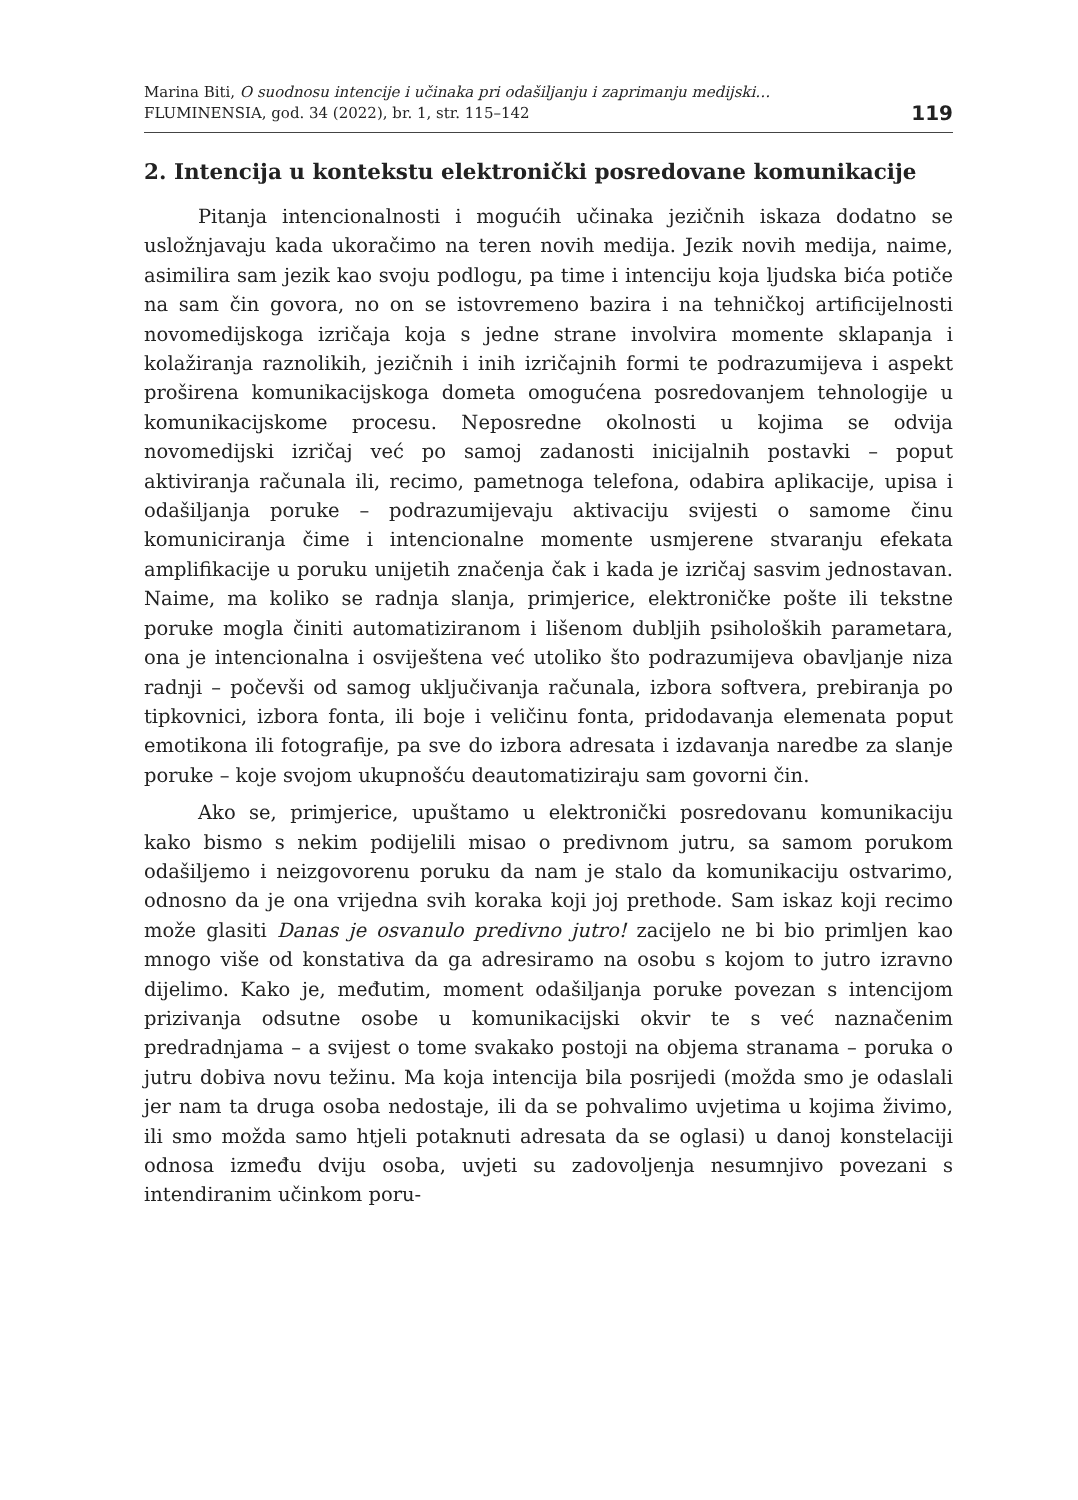Marina Biti, O suodnosu intencije i učinaka pri odašiljanju i zaprimanju medijski…
FLUMINENSIA, god. 34 (2022), br. 1, str. 115–142
119
2. Intencija u kontekstu elektronički posredovane komunikacije
Pitanja intencionalnosti i mogućih učinaka jezičnih iskaza dodatno se usložnjavaju kada ukoračimo na teren novih medija. Jezik novih medija, naime, asimilira sam jezik kao svoju podlogu, pa time i intenciju koja ljudska bića potiče na sam čin govora, no on se istovremeno bazira i na tehničkoj artificijelnosti novomedijskoga izričaja koja s jedne strane involvira momente sklapanja i kolažiranja raznolikih, jezičnih i inih izričajnih formi te podrazumijeva i aspekt proširena komunikacijskoga dometa omogućena posredovanjem tehnologije u komunikacijskome procesu. Neposredne okolnosti u kojima se odvija novomedijski izričaj već po samoj zadanosti inicijalnih postavki – poput aktiviranja računala ili, recimo, pametnoga telefona, odabira aplikacije, upisa i odašiljanja poruke – podrazumijevaju aktivaciju svijesti o samome činu komuniciranja čime i intencionalne momente usmjerene stvaranju efekata amplifikacije u poruku unijetih značenja čak i kada je izričaj sasvim jednostavan. Naime, ma koliko se radnja slanja, primjerice, elektroničke pošte ili tekstne poruke mogla činiti automatiziranom i lišenom dubljih psiholoških parametara, ona je intencionalna i osviještena već utoliko što podrazumijeva obavljanje niza radnji – počevši od samog uključivanja računala, izbora softvera, prebiranja po tipkovnici, izbora fonta, ili boje i veličinu fonta, pridodavanja elemenata poput emotikona ili fotografije, pa sve do izbora adresata i izdavanja naredbe za slanje poruke – koje svojom ukupnošću deautomatiziraju sam govorni čin.
Ako se, primjerice, upuštamo u elektronički posredovanu komunikaciju kako bismo s nekim podijelili misao o predivnom jutru, sa samom porukom odašiljemo i neizgovorenu poruku da nam je stalo da komunikaciju ostvarimo, odnosno da je ona vrijedna svih koraka koji joj prethode. Sam iskaz koji recimo može glasiti Danas je osvanulo predivno jutro! zacijelo ne bi bio primljen kao mnogo više od konstativa da ga adresiramo na osobu s kojom to jutro izravno dijelimo. Kako je, međutim, moment odašiljanja poruke povezan s intencijom prizivanja odsutne osobe u komunikacijski okvir te s već naznačenim predradnjama – a svijest o tome svakako postoji na objema stranama – poruka o jutru dobiva novu težinu. Ma koja intencija bila posrijedi (možda smo je odaslali jer nam ta druga osoba nedostaje, ili da se pohvalimo uvjetima u kojima živimo, ili smo možda samo htjeli potaknuti adresata da se oglasi) u danoj konstelaciji odnosa između dviju osoba, uvjeti su zadovoljenja nesumnjivo povezani s intendiranim učinkom poru-